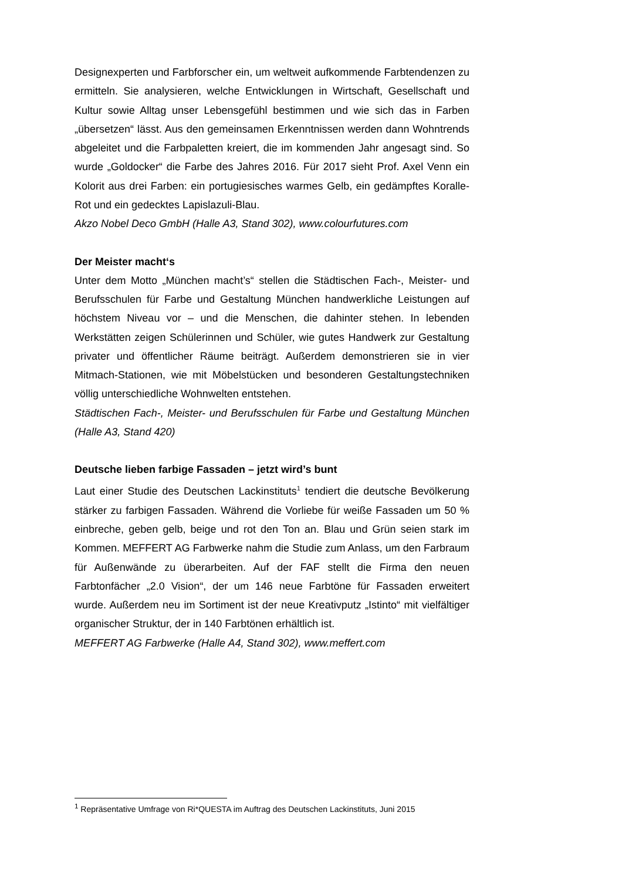Designexperten und Farbforscher ein, um weltweit aufkommende Farbtendenzen zu ermitteln. Sie analysieren, welche Entwicklungen in Wirtschaft, Gesellschaft und Kultur sowie Alltag unser Lebensgefühl bestimmen und wie sich das in Farben „übersetzen“ lässt. Aus den gemeinsamen Erkenntnissen werden dann Wohntrends abgeleitet und die Farbpaletten kreiert, die im kommenden Jahr angesagt sind. So wurde „Goldocker“ die Farbe des Jahres 2016. Für 2017 sieht Prof. Axel Venn ein Kolorit aus drei Farben: ein portugiesisches warmes Gelb, ein gedämpftes Koralle-Rot und ein gedecktes Lapislazuli-Blau.
Akzo Nobel Deco GmbH (Halle A3, Stand 302), www.colourfutures.com
Der Meister macht‘s
Unter dem Motto „München macht’s“ stellen die Städtischen Fach-, Meister- und Berufsschulen für Farbe und Gestaltung München handwerkliche Leistungen auf höchstem Niveau vor – und die Menschen, die dahinter stehen. In lebenden Werkstätten zeigen Schülerinnen und Schüler, wie gutes Handwerk zur Gestaltung privater und öffentlicher Räume beiträgt. Außerdem demonstrieren sie in vier Mitmach-Stationen, wie mit Möbelstücken und besonderen Gestaltungstechniken völlig unterschiedliche Wohnwelten entstehen.
Städtischen Fach-, Meister- und Berufsschulen für Farbe und Gestaltung München (Halle A3, Stand 420)
Deutsche lieben farbige Fassaden – jetzt wird’s bunt
Laut einer Studie des Deutschen Lackinstituts<sup>1</sup> tendiert die deutsche Bevölkerung stärker zu farbigen Fassaden. Während die Vorliebe für weiße Fassaden um 50 % einbreche, geben gelb, beige und rot den Ton an. Blau und Grün seien stark im Kommen. MEFFERT AG Farbwerke nahm die Studie zum Anlass, um den Farbraum für Außenwände zu überarbeiten. Auf der FAF stellt die Firma den neuen Farbtonfächer „2.0 Vision“, der um 146 neue Farbtöne für Fassaden erweitert wurde. Außerdem neu im Sortiment ist der neue Kreativputz „Istinto“ mit vielfältiger organischer Struktur, der in 140 Farbtönen erhältlich ist.
MEFFERT AG Farbwerke (Halle A4, Stand 302), www.meffert.com
<sup>1</sup> Repräsentative Umfrage von Ri*QUESTA im Auftrag des Deutschen Lackinstituts, Juni 2015